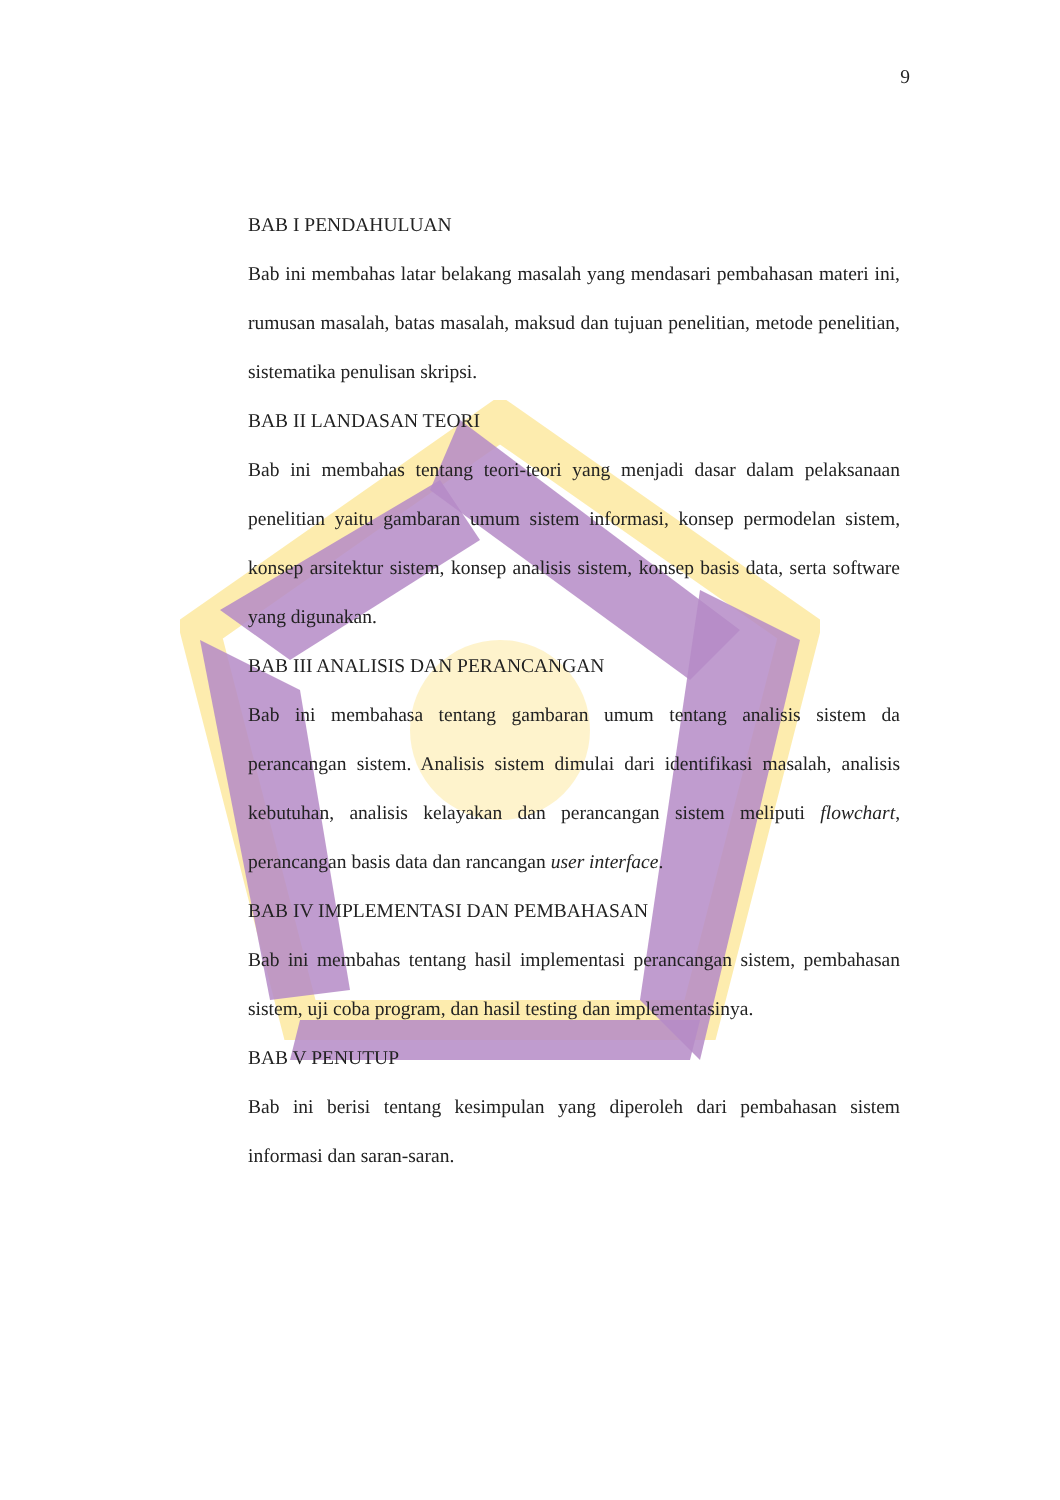9
BAB I PENDAHULUAN
Bab ini membahas latar belakang masalah yang mendasari pembahasan materi ini, rumusan masalah, batas masalah, maksud dan tujuan penelitian, metode penelitian, sistematika penulisan skripsi.
BAB II LANDASAN TEORI
Bab ini membahas tentang teori-teori yang menjadi dasar dalam pelaksanaan penelitian yaitu gambaran umum sistem informasi, konsep permodelan sistem, konsep arsitektur sistem, konsep analisis sistem, konsep basis data, serta software yang digunakan.
BAB III ANALISIS DAN PERANCANGAN
Bab ini membahasa tentang gambaran umum tentang analisis sistem da perancangan sistem. Analisis sistem dimulai dari identifikasi masalah, analisis kebutuhan, analisis kelayakan dan perancangan sistem meliputi flowchart, perancangan basis data dan rancangan user interface.
BAB IV IMPLEMENTASI DAN PEMBAHASAN
Bab ini membahas tentang hasil implementasi perancangan sistem, pembahasan sistem, uji coba program, dan hasil testing dan implementasinya.
BAB V PENUTUP
Bab ini berisi tentang kesimpulan yang diperoleh dari pembahasan sistem informasi dan saran-saran.